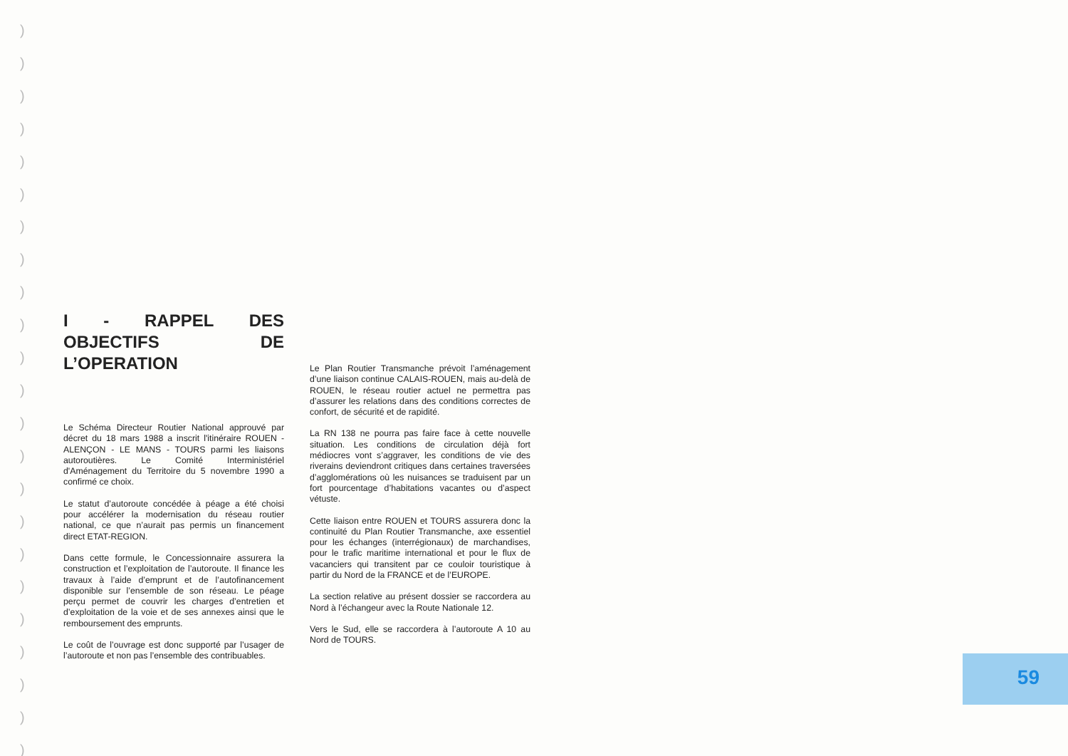)
)
)
)
)
)
)
)
)
)
)
)
)
)
)
)
)
)
)
)
)
)
)
I - RAPPEL DES OBJECTIFS DE L’OPERATION
Le Schéma Directeur Routier National approuvé par décret du 18 mars 1988 a inscrit l'itinéraire ROUEN - ALENÇON - LE MANS - TOURS parmi les liaisons autoroutières. Le Comité Interministériel d'Aménagement du Territoire du 5 novembre 1990 a confirmé ce choix.
Le statut d’autoroute concédée à péage a été choisi pour accélérer la modernisation du réseau routier national, ce que n’aurait pas permis un financement direct ETAT-REGION.
Dans cette formule, le Concessionnaire assurera la construction et l’exploitation de l’autoroute. Il finance les travaux à l’aide d’emprunt et de l’autofinancement disponible sur l’ensemble de son réseau. Le péage perçu permet de couvrir les charges d’entretien et d’exploitation de la voie et de ses annexes ainsi que le remboursement des emprunts.
Le coût de l’ouvrage est donc supporté par l’usager de l’autoroute et non pas l’ensemble des contribuables.
Le Plan Routier Transmanche prévoit l’aménagement d’une liaison continue CALAIS-ROUEN, mais au-delà de ROUEN, le réseau routier actuel ne permettra pas d’assurer les relations dans des conditions correctes de confort, de sécurité et de rapidité.
La RN 138 ne pourra pas faire face à cette nouvelle situation. Les conditions de circulation déjà fort médiocres vont s’aggraver, les conditions de vie des riverains deviendront critiques dans certaines traversées d’agglomérations où les nuisances se traduisent par un fort pourcentage d’habitations vacantes ou d’aspect vétuste.
Cette liaison entre ROUEN et TOURS assurera donc la continuité du Plan Routier Transmanche, axe essentiel pour les échanges (interrégionaux) de marchandises, pour le trafic maritime international et pour le flux de vacanciers qui transitent par ce couloir touristique à partir du Nord de la FRANCE et de l’EUROPE.
La section relative au présent dossier se raccordera au Nord à l’échangeur avec la Route Nationale 12.
Vers le Sud, elle se raccordera à l’autoroute A 10 au Nord de TOURS.
59